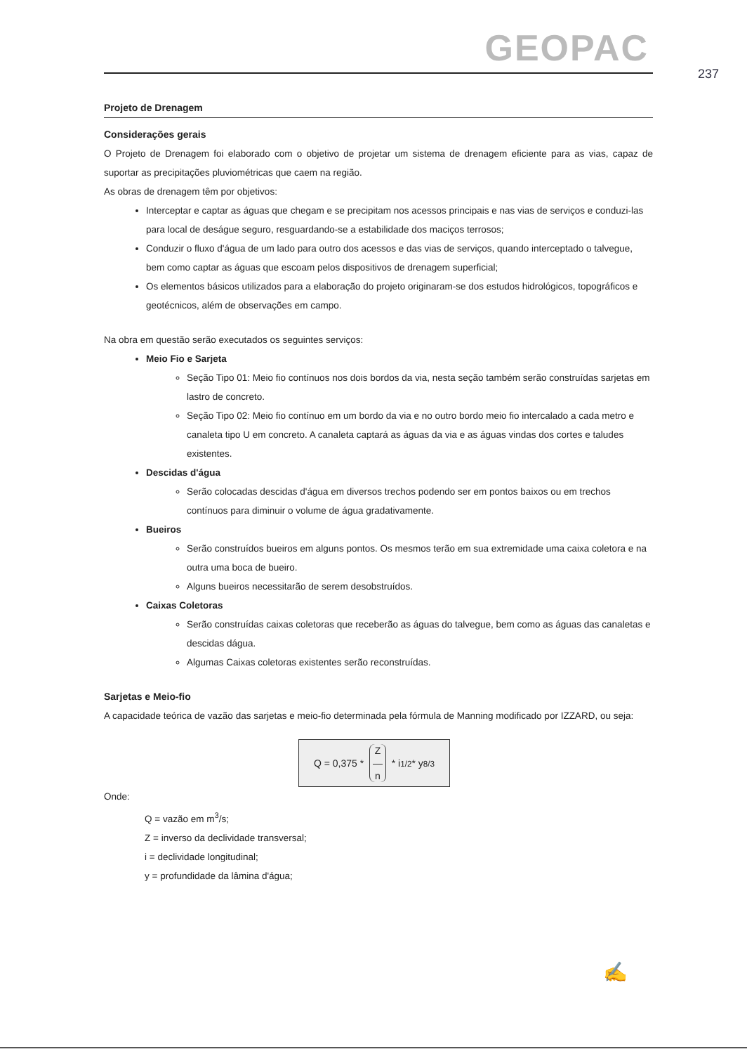GEOPAC
237
Projeto de Drenagem
Considerações gerais
O Projeto de Drenagem foi elaborado com o objetivo de projetar um sistema de drenagem eficiente para as vias, capaz de suportar as precipitações pluviométricas que caem na região.
As obras de drenagem têm por objetivos:
Interceptar e captar as águas que chegam e se precipitam nos acessos principais e nas vias de serviços e conduzi-las para local de deságue seguro, resguardando-se a estabilidade dos maciços terrosos;
Conduzir o fluxo d'água de um lado para outro dos acessos e das vias de serviços, quando interceptado o talvegue, bem como captar as águas que escoam pelos dispositivos de drenagem superficial;
Os elementos básicos utilizados para a elaboração do projeto originaram-se dos estudos hidrológicos, topográficos e geotécnicos, além de observações em campo.
Na obra em questão serão executados os seguintes serviços:
Meio Fio e Sarjeta
Seção Tipo 01: Meio fio contínuos nos dois bordos da via, nesta seção também serão construídas sarjetas em lastro de concreto.
Seção Tipo 02: Meio fio contínuo em um bordo da via e no outro bordo meio fio intercalado a cada metro e canaleta tipo U em concreto. A canaleta captará as águas da via e as águas vindas dos cortes e taludes existentes.
Descidas d'água
Serão colocadas descidas d'água em diversos trechos podendo ser em pontos baixos ou em trechos contínuos para diminuir o volume de água gradativamente.
Bueiros
Serão construídos bueiros em alguns pontos. Os mesmos terão em sua extremidade uma caixa coletora e na outra uma boca de bueiro.
Alguns bueiros necessitarão de serem desobstruídos.
Caixas Coletoras
Serão construídas caixas coletoras que receberão as águas do talvegue, bem como as águas das canaletas e descidas dágua.
Algumas Caixas coletoras existentes serão reconstruídas.
Sarjetas e Meio-fio
A capacidade teórica de vazão das sarjetas e meio-fio determinada pela fórmula de Manning modificado por IZZARD, ou seja:
Q = 0,375 * Z
—
n * i<sup>1/2</sup> * y<sup>8/3</sup>
Onde:
Q = vazão em m<sup>3</sup>/s;
Z = inverso da declividade transversal;
i = declividade longitudinal;
y = profundidade da lâmina d'água;
✍